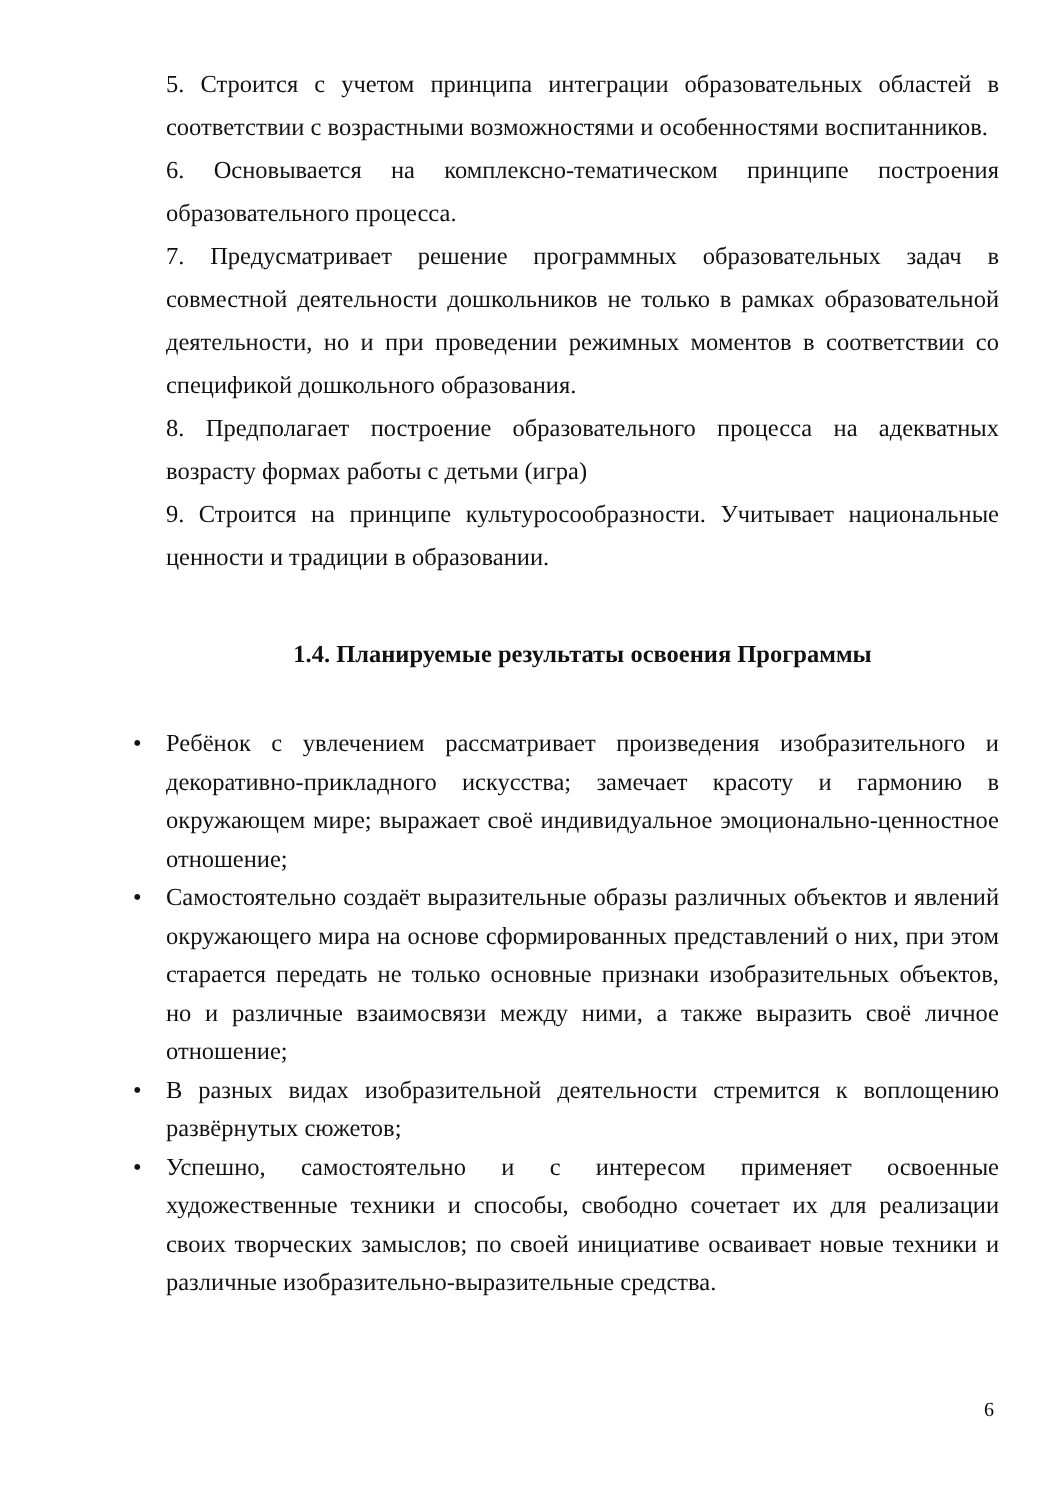5. Строится с учетом принципа интеграции образовательных областей в соответствии с возрастными возможностями и особенностями воспитанников.
6. Основывается на комплексно-тематическом принципе построения образовательного процесса.
7. Предусматривает решение программных образовательных задач в совместной деятельности дошкольников не только в рамках образовательной деятельности, но и при проведении режимных моментов в соответствии со спецификой дошкольного образования.
8. Предполагает построение образовательного процесса на адекватных возрасту формах работы с детьми (игра)
9. Строится на принципе культуросообразности. Учитывает национальные ценности и традиции в образовании.
1.4. Планируемые результаты освоения Программы
• Ребёнок с увлечением рассматривает произведения изобразительного и декоративно-прикладного искусства; замечает красоту и гармонию в окружающем мире; выражает своё индивидуальное эмоционально-ценностное отношение;
• Самостоятельно создаёт выразительные образы различных объектов и явлений окружающего мира на основе сформированных представлений о них, при этом старается передать не только основные признаки изобразительных объектов, но и различные взаимосвязи между ними, а также выразить своё личное отношение;
• В разных видах изобразительной деятельности стремится к воплощению развёрнутых сюжетов;
• Успешно, самостоятельно и с интересом применяет освоенные художественные техники и способы, свободно сочетает их для реализации своих творческих замыслов; по своей инициативе осваивает новые техники и различные изобразительно-выразительные средства.
6